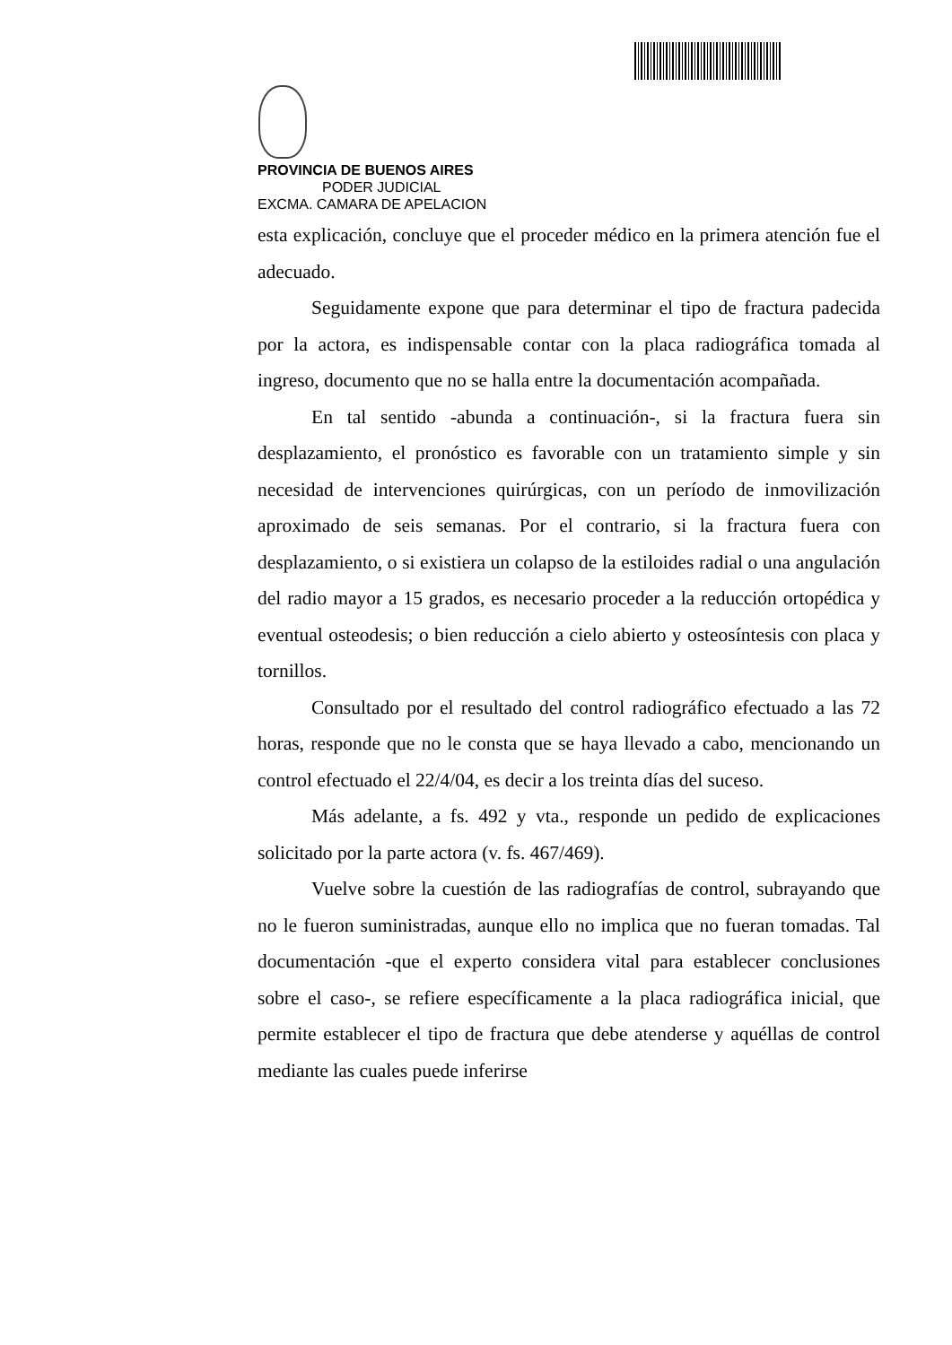PROVINCIA DE BUENOS AIRES
PODER JUDICIAL
EXCMA. CAMARA DE APELACION
esta explicación, concluye que el proceder médico en la primera atención fue el adecuado.
Seguidamente expone que para determinar el tipo de fractura padecida por la actora, es indispensable contar con la placa radiográfica tomada al ingreso, documento que no se halla entre la documentación acompañada.
En tal sentido -abunda a continuación-, si la fractura fuera sin desplazamiento, el pronóstico es favorable con un tratamiento simple y sin necesidad de intervenciones quirúrgicas, con un período de inmovilización aproximado de seis semanas. Por el contrario, si la fractura fuera con desplazamiento, o si existiera un colapso de la estiloides radial o una angulación del radio mayor a 15 grados, es necesario proceder a la reducción ortopédica y eventual osteodesis; o bien reducción a cielo abierto y osteosíntesis con placa y tornillos.
Consultado por el resultado del control radiográfico efectuado a las 72 horas, responde que no le consta que se haya llevado a cabo, mencionando un control efectuado el 22/4/04, es decir a los treinta días del suceso.
Más adelante, a fs. 492 y vta., responde un pedido de explicaciones solicitado por la parte actora (v. fs. 467/469).
Vuelve sobre la cuestión de las radiografías de control, subrayando que no le fueron suministradas, aunque ello no implica que no fueran tomadas. Tal documentación -que el experto considera vital para establecer conclusiones sobre el caso-, se refiere específicamente a la placa radiográfica inicial, que permite establecer el tipo de fractura que debe atenderse y aquéllas de control mediante las cuales puede inferirse